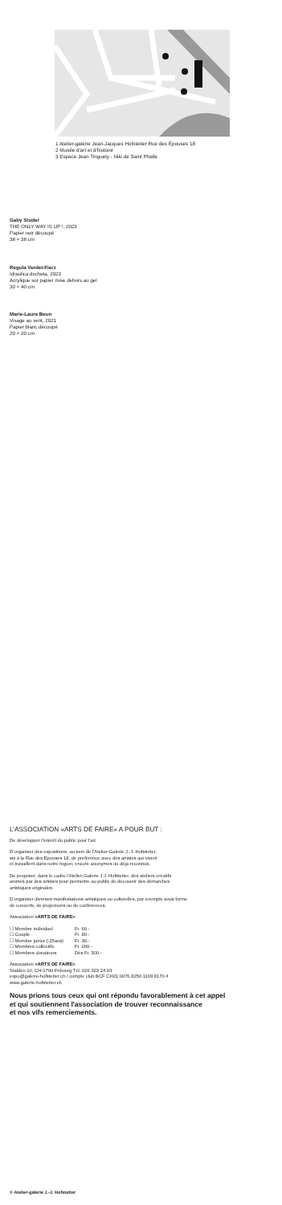1 Atelier-galerie Jean-Jacques Hofstetter Rue des Épouses 18
2 Musée d’art et d’histoire
3 Espace Jean Tinguely - Niki de Saint Phalle
Gaby Studer
THE ONLY WAY IS UP !, 2023
Papier noir découpé
38 × 38 cm
Regula Verdet-Fierz
Idraulica dscheta, 2023
Acrylique sur papier mise dehors au gel
30 × 40 cm
Marie-Laure Beun
Visage au vent, 2021
Papier blanc découpé
20 × 20 cm
L’ASSOCIATION «ARTS DE FAIRE» A POUR BUT :
De développer l’intérêt du public pour l’art.
D’organiser des expositions, au sein de l’Atelier-Galerie J.-J. Hofstetter,
sis à la Rue des Epouses 18, de préférence avec des artistes qui vivent
et travaillent dans notre région, encore anonymes ou déjà reconnus.
De proposer, dans le cadre l’Atelier-Galerie J.J. Hofstetter, des ateliers créatifs
animés par des artistes pour permettre au public de découvrir des démarches
artistiques originales.
D’organiser diverses manifestations artistiques ou culturelles, par exemple sous forme
de concerts, de projections ou de conférences.
Association «ARTS DE FAIRE»
| ☐ Membre individuel | Fr. 60.- |
| ☐ Couple | Fr. 80.- |
| ☐ Membre junior (-25ans) | Fr. 30.- |
| ☐ Membres collectifs | Fr. 200.- |
| ☐ Membres donateurs | Dès Fr. 300.- |
Association «ARTS DE FAIRE»
Stalden 10, CH-1700 Fribourg Tél. 026 323 24 03
expo@galerie-hofstetter.ch / compte club BCF CH21 0076 8250 1109 8170 4
www.galerie-hofstetter.ch
Nous prions tous ceux qui ont répondu favorablement à cet appel
et qui soutiennent l'association de trouver reconnaissance
et nos vifs remerciements.
© Atelier-galerie J.-J. Hofstetter